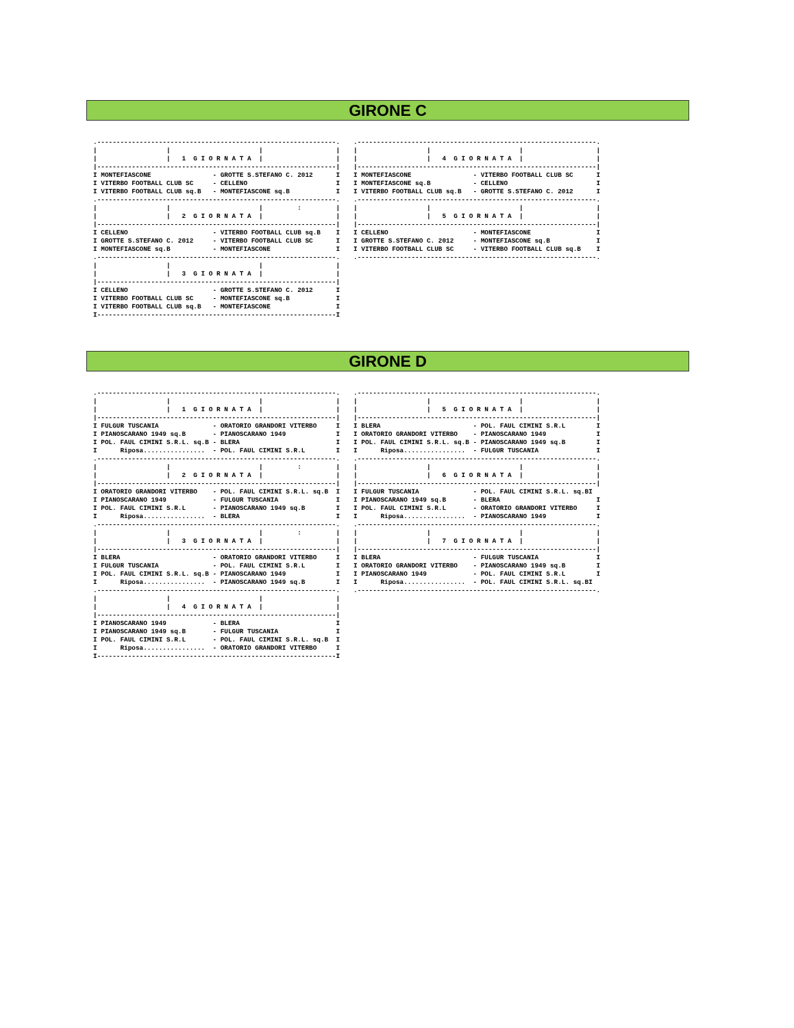GIRONE C
.--------------------------------------------------------------.
|                  |                       |                   |
|                  |   1  G I O R N A T A  |                   |
|--------------------------------------------------------------|
I MONTEFIASCONE                - GROTTE S.STEFANO C. 2012      I
I VITERBO FOOTBALL CLUB SC     - CELLENO                       I
I VITERBO FOOTBALL CLUB sq.B   - MONTEFIASCONE sq.B            I
.--------------------------------------------------------------.
|                  |                       |         :         |
|                  |   2  G I O R N A T A  |                   |
|--------------------------------------------------------------|
I CELLENO                      - VITERBO FOOTBALL CLUB sq.B    I
I GROTTE S.STEFANO C. 2012     - VITERBO FOOTBALL CLUB SC      I
I MONTEFIASCONE sq.B           - MONTEFIASCONE                 I
.--------------------------------------------------------------.
|                  |                       |                   |
|                  |   3  G I O R N A T A  |                   |
|--------------------------------------------------------------|
I CELLENO                      - GROTTE S.STEFANO C. 2012      I
I VITERBO FOOTBALL CLUB SC     - MONTEFIASCONE sq.B            I
I VITERBO FOOTBALL CLUB sq.B   - MONTEFIASCONE                 I
I--------------------------------------------------------------I
.--------------------------------------------------------------.
|                  |                       |                   |
|                  |   4  G I O R N A T A  |                   |
|--------------------------------------------------------------|
I MONTEFIASCONE                - VITERBO FOOTBALL CLUB SC      I
I MONTEFIASCONE sq.B           - CELLENO                       I
I VITERBO FOOTBALL CLUB sq.B   - GROTTE S.STEFANO C. 2012      I
.--------------------------------------------------------------.
|                  |                       |                   |
|                  |   5  G I O R N A T A  |                   |
|--------------------------------------------------------------|
I CELLENO                      - MONTEFIASCONE                 I
I GROTTE S.STEFANO C. 2012     - MONTEFIASCONE sq.B            I
I VITERBO FOOTBALL CLUB SC     - VITERBO FOOTBALL CLUB sq.B    I
.--------------------------------------------------------------.
GIRONE D
.--------------------------------------------------------------.
|                  |                       |                   |
|                  |   1  G I O R N A T A  |                   |
|--------------------------------------------------------------|
I FULGUR TUSCANIA              - ORATORIO GRANDORI VITERBO     I
I PIANOSCARANO 1949 sq.B       - PIANOSCARANO 1949             I
I POL. FAUL CIMINI S.R.L. sq.B - BLERA                         I
I      Riposa................  - POL. FAUL CIMINI S.R.L        I
.--------------------------------------------------------------.
|                  |                       |         :         |
|                  |   2  G I O R N A T A  |                   |
|--------------------------------------------------------------|
I ORATORIO GRANDORI VITERBO    - POL. FAUL CIMINI S.R.L. sq.B  I
I PIANOSCARANO 1949            - FULGUR TUSCANIA               I
I POL. FAUL CIMINI S.R.L       - PIANOSCARANO 1949 sq.B        I
I      Riposa................  - BLERA                         I
.--------------------------------------------------------------.
|                  |                       |         :         |
|                  |   3  G I O R N A T A  |                   |
|--------------------------------------------------------------|
I BLERA                        - ORATORIO GRANDORI VITERBO     I
I FULGUR TUSCANIA              - POL. FAUL CIMINI S.R.L        I
I POL. FAUL CIMINI S.R.L. sq.B - PIANOSCARANO 1949             I
I      Riposa................  - PIANOSCARANO 1949 sq.B        I
.--------------------------------------------------------------.
|                  |                       |                   |
|                  |   4  G I O R N A T A  |                   |
|--------------------------------------------------------------|
I PIANOSCARANO 1949            - BLERA                         I
I PIANOSCARANO 1949 sq.B       - FULGUR TUSCANIA               I
I POL. FAUL CIMINI S.R.L       - POL. FAUL CIMINI S.R.L. sq.B  I
I      Riposa................  - ORATORIO GRANDORI VITERBO     I
I--------------------------------------------------------------I
.--------------------------------------------------------------.
|                  |                       |                   |
|                  |   5  G I O R N A T A  |                   |
|--------------------------------------------------------------|
I BLERA                        - POL. FAUL CIMINI S.R.L        I
I ORATORIO GRANDORI VITERBO    - PIANOSCARANO 1949             I
I POL. FAUL CIMINI S.R.L. sq.B - PIANOSCARANO 1949 sq.B        I
I      Riposa................  - FULGUR TUSCANIA               I
.--------------------------------------------------------------.
|                  |                       |                   |
|                  |   6  G I O R N A T A  |                   |
|--------------------------------------------------------------|
I FULGUR TUSCANIA              - POL. FAUL CIMINI S.R.L. sq.BI
I PIANOSCARANO 1949 sq.B       - BLERA                         I
I POL. FAUL CIMINI S.R.L       - ORATORIO GRANDORI VITERBO     I
I      Riposa................  - PIANOSCARANO 1949             I
.--------------------------------------------------------------.
|                  |                       |                   |
|                  |   7  G I O R N A T A  |                   |
|--------------------------------------------------------------|
I BLERA                        - FULGUR TUSCANIA               I
I ORATORIO GRANDORI VITERBO    - PIANOSCARANO 1949 sq.B        I
I PIANOSCARANO 1949            - POL. FAUL CIMINI S.R.L        I
I      Riposa................  - POL. FAUL CIMINI S.R.L. sq.BI
.--------------------------------------------------------------.